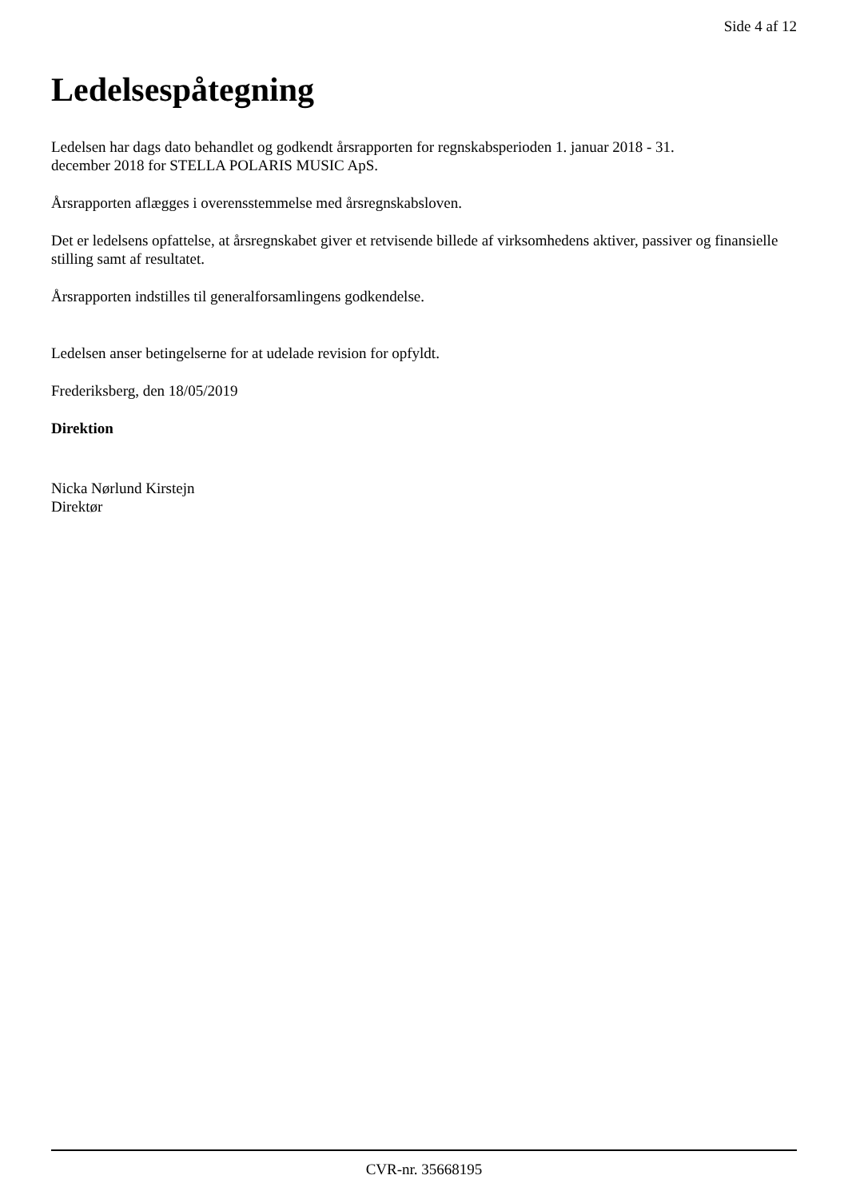Side 4 af 12
Ledelsespåtegning
Ledelsen har dags dato behandlet og godkendt årsrapporten for regnskabsperioden 1. januar 2018 - 31.
december 2018 for STELLA POLARIS MUSIC ApS.
Årsrapporten aflægges i overensstemmelse med årsregnskabsloven.
Det er ledelsens opfattelse, at årsregnskabet giver et retvisende billede af virksomhedens aktiver, passiver og finansielle stilling samt af resultatet.
Årsrapporten indstilles til generalforsamlingens godkendelse.
Ledelsen anser betingelserne for at udelade revision for opfyldt.
Frederiksberg, den 18/05/2019
Direktion
Nicka Nørlund Kirstejn
Direktør
CVR-nr. 35668195